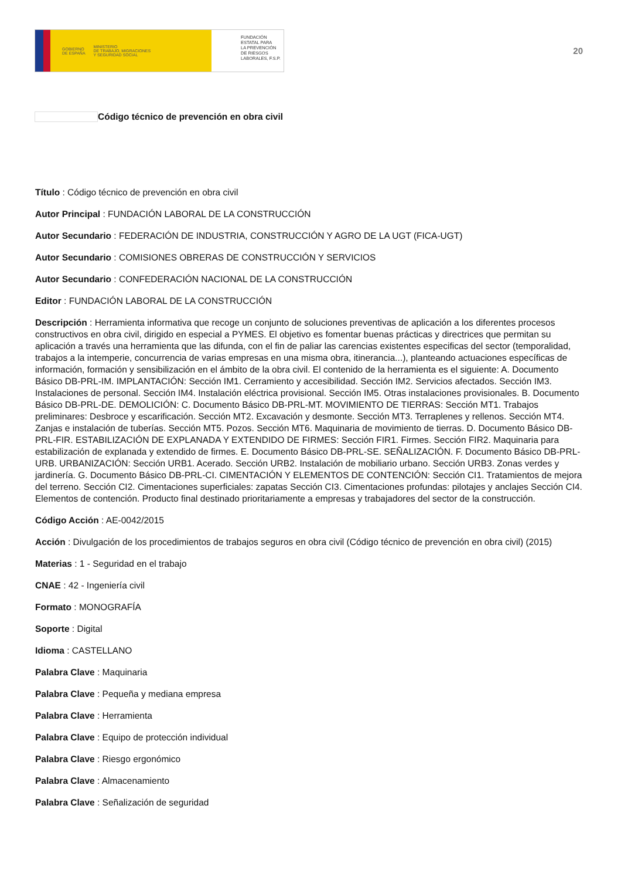GOBIERNO
DE ESPAÑA MINISTERIO
DE TRABAJO, MIGRACIONES
Y SEGURIDAD SOCIAL
FUNDACIÓN
ESTATAL PARA
LA PREVENCIÓN
DE RIESGOS
LABORALES, F.S.P.
20
Código técnico de prevención en obra civil
Título : Código técnico de prevención en obra civil
Autor Principal : FUNDACIÓN LABORAL DE LA CONSTRUCCIÓN
Autor Secundario : FEDERACIÓN DE INDUSTRIA, CONSTRUCCIÓN Y AGRO DE LA UGT (FICA-UGT)
Autor Secundario : COMISIONES OBRERAS DE CONSTRUCCIÓN Y SERVICIOS
Autor Secundario : CONFEDERACIÓN NACIONAL DE LA CONSTRUCCIÓN
Editor : FUNDACIÓN LABORAL DE LA CONSTRUCCIÓN
Descripción : Herramienta informativa que recoge un conjunto de soluciones preventivas de aplicación a los diferentes procesos constructivos en obra civil, dirigido en especial a PYMES. El objetivo es fomentar buenas prácticas y directrices que permitan su aplicación a través una herramienta que las difunda, con el fin de paliar las carencias existentes especificas del sector (temporalidad, trabajos a la intemperie, concurrencia de varias empresas en una misma obra, itinerancia...), planteando actuaciones específicas de información, formación y sensibilización en el ámbito de la obra civil. El contenido de la herramienta es el siguiente: A. Documento Básico DB-PRL-IM. IMPLANTACIÓN: Sección IM1. Cerramiento y accesibilidad. Sección IM2. Servicios afectados. Sección IM3. Instalaciones de personal. Sección IM4. Instalación eléctrica provisional. Sección IM5. Otras instalaciones provisionales. B. Documento Básico DB-PRL-DE. DEMOLICIÓN: C. Documento Básico DB-PRL-MT. MOVIMIENTO DE TIERRAS: Sección MT1. Trabajos preliminares: Desbroce y escarificación. Sección MT2. Excavación y desmonte. Sección MT3. Terraplenes y rellenos. Sección MT4. Zanjas e instalación de tuberías. Sección MT5. Pozos. Sección MT6. Maquinaria de movimiento de tierras. D. Documento Básico DB-PRL-FIR. ESTABILIZACIÓN DE EXPLANADA Y EXTENDIDO DE FIRMES: Sección FIR1. Firmes. Sección FIR2. Maquinaria para estabilización de explanada y extendido de firmes. E. Documento Básico DB-PRL-SE. SEÑALIZACIÓN. F. Documento Básico DB-PRL-URB. URBANIZACIÓN: Sección URB1. Acerado. Sección URB2. Instalación de mobiliario urbano. Sección URB3. Zonas verdes y jardinería. G. Documento Básico DB-PRL-CI. CIMENTACIÓN Y ELEMENTOS DE CONTENCIÓN: Sección CI1. Tratamientos de mejora del terreno. Sección CI2. Cimentaciones superficiales: zapatas Sección CI3. Cimentaciones profundas: pilotajes y anclajes Sección CI4. Elementos de contención. Producto final destinado prioritariamente a empresas y trabajadores del sector de la construcción.
Código Acción : AE-0042/2015
Acción : Divulgación de los procedimientos de trabajos seguros en obra civil (Código técnico de prevención en obra civil) (2015)
Materias : 1 - Seguridad en el trabajo
CNAE : 42 - Ingeniería civil
Formato : MONOGRAFÍA
Soporte : Digital
Idioma : CASTELLANO
Palabra Clave : Maquinaria
Palabra Clave : Pequeña y mediana empresa
Palabra Clave : Herramienta
Palabra Clave : Equipo de protección individual
Palabra Clave : Riesgo ergonómico
Palabra Clave : Almacenamiento
Palabra Clave : Señalización de seguridad